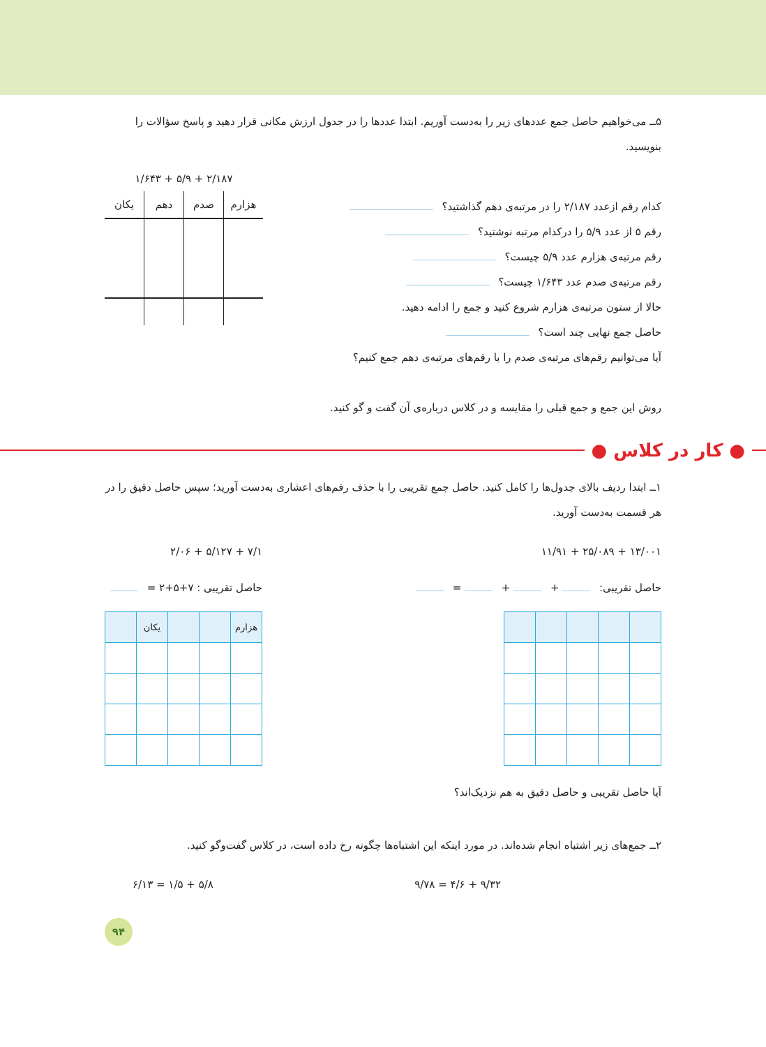۵ــ می‌خواهیم حاصل جمع عددهای زیر را به‌دست آوریم. ابتدا عددها را در جدول ارزش مکانی قرار دهید و پاسخ سؤالات را بنویسید.
کدام رقم ازعدد ۲/۱۸۷ را در مرتبه‌ی دهم گذاشتید؟
رقم ۵ از عدد ۵/۹ را درکدام مرتبه نوشتید؟
رقم مرتبه‌ی هزارم عدد ۵/۹ چیست؟
رقم مرتبه‌ی صدم عدد ۱/۶۴۳ چیست؟
حالا از ستون مرتبه‌ی هزارم شروع کنید و جمع را ادامه دهید.
حاصل جمع نهایی چند است؟
آیا می‌توانیم رقم‌های مرتبه‌ی صدم را با رقم‌های مرتبه‌ی دهم جمع کنیم؟
۲/۱۸۷ + ۵/۹ + ۱/۶۴۳
| هزارم | صدم | دهم | یکان |
| --- | --- | --- | --- |
روش این جمع و جمع قبلی را مقایسه و در کلاس درباره‌ی آن گفت و گو کنید.
● کار در کلاس ●
۱ــ ابتدا ردیف بالای جدول‌ها را کامل کنید. حاصل جمع تقریبی را با حذف رقم‌های اعشاری به‌دست آورید؛ سپس حاصل دقیق را در هر قسمت به‌دست آورید.
۱۳/۰۰۱ + ۲۵/۰۸۹ + ۱۱/۹۱
حاصل تقریبی: + + =
۷/۱ + ۵/۱۲۷ + ۲/۰۶
حاصل تقریبی : ۷+۵+۲ =
| هزارم | | | یکان | |
| --- | --- | --- | --- | --- |
آیا حاصل تقریبی و حاصل دقیق به هم نزدیک‌اند؟
۲ــ جمع‌های زیر اشتباه انجام شده‌اند. در مورد اینکه این اشتباه‌ها چگونه رخ داده است، در کلاس گفت‌وگو کنید.
۹/۳۲ + ۴/۶ = ۹/۷۸ ۵/۸ + ۱/۵ = ۶/۱۳
۹۴